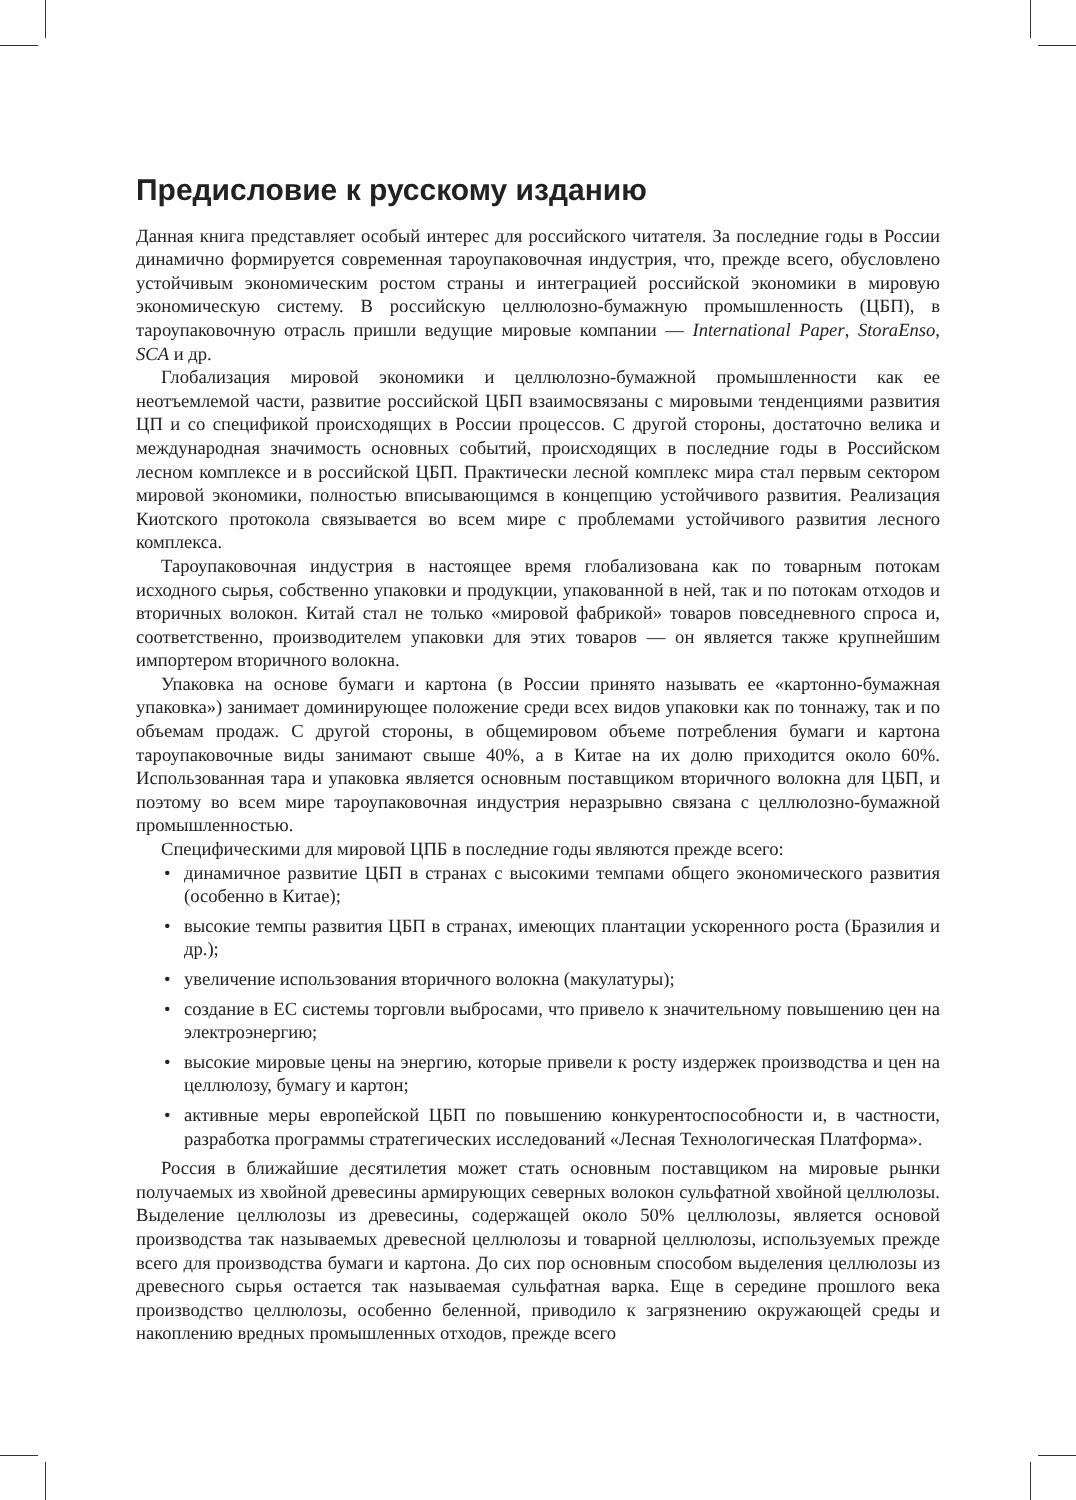Предисловие к русскому изданию
Данная книга представляет особый интерес для российского читателя. За последние годы в России динамично формируется современная тароупаковочная индустрия, что, прежде всего, обусловлено устойчивым экономическим ростом страны и интеграцией российской экономики в мировую экономическую систему. В российскую целлюлозно-бумажную промышленность (ЦБП), в тароупаковочную отрасль пришли ведущие мировые компании — International Paper, StoraEnso, SCA и др.
Глобализация мировой экономики и целлюлозно-бумажной промышленности как ее неотъемлемой части, развитие российской ЦБП взаимосвязаны с мировыми тенденциями развития ЦП и со спецификой происходящих в России процессов. С другой стороны, достаточно велика и международная значимость основных событий, происходящих в последние годы в Российском лесном комплексе и в российской ЦБП. Практически лесной комплекс мира стал первым сектором мировой экономики, полностью вписывающимся в концепцию устойчивого развития. Реализация Киотского протокола связывается во всем мире с проблемами устойчивого развития лесного комплекса.
Тароупаковочная индустрия в настоящее время глобализована как по товарным потокам исходного сырья, собственно упаковки и продукции, упакованной в ней, так и по потокам отходов и вторичных волокон. Китай стал не только «мировой фабрикой» товаров повседневного спроса и, соответственно, производителем упаковки для этих товаров — он является также крупнейшим импортером вторичного волокна.
Упаковка на основе бумаги и картона (в России принято называть ее «картонно-бумажная упаковка») занимает доминирующее положение среди всех видов упаковки как по тоннажу, так и по объемам продаж. С другой стороны, в общемировом объеме потребления бумаги и картона тароупаковочные виды занимают свыше 40%, а в Китае на их долю приходится около 60%. Использованная тара и упаковка является основным поставщиком вторичного волокна для ЦБП, и поэтому во всем мире тароупаковочная индустрия неразрывно связана с целлюлозно-бумажной промышленностью.
Специфическими для мировой ЦПБ в последние годы являются прежде всего:
• динамичное развитие ЦБП в странах с высокими темпами общего экономического развития (особенно в Китае);
• высокие темпы развития ЦБП в странах, имеющих плантации ускоренного роста (Бразилия и др.);
• увеличение использования вторичного волокна (макулатуры);
• создание в ЕС системы торговли выбросами, что привело к значительному повышению цен на электроэнергию;
• высокие мировые цены на энергию, которые привели к росту издержек производства и цен на целлюлозу, бумагу и картон;
• активные меры европейской ЦБП по повышению конкурентоспособности и, в частности, разработка программы стратегических исследований «Лесная Технологическая Платформа».
Россия в ближайшие десятилетия может стать основным поставщиком на мировые рынки получаемых из хвойной древесины армирующих северных волокон сульфатной хвойной целлюлозы. Выделение целлюлозы из древесины, содержащей около 50% целлюлозы, является основой производства так называемых древесной целлюлозы и товарной целлюлозы, используемых прежде всего для производства бумаги и картона. До сих пор основным способом выделения целлюлозы из древесного сырья остается так называемая сульфатная варка. Еще в середине прошлого века производство целлюлозы, особенно беленной, приводило к загрязнению окружающей среды и накоплению вредных промышленных отходов, прежде всего